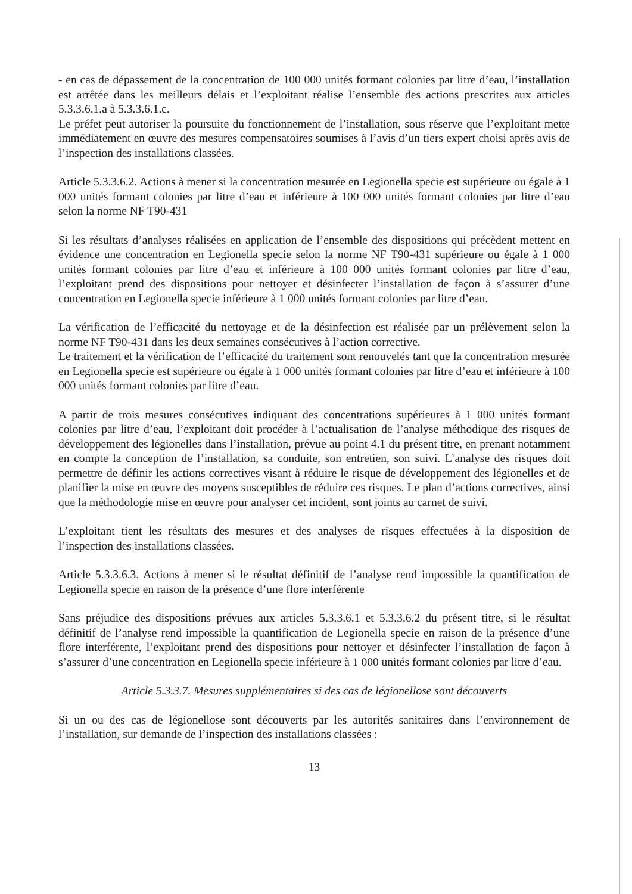- en cas de dépassement de la concentration de 100 000 unités formant colonies par litre d’eau, l’installation est arrêtée dans les meilleurs délais et l’exploitant réalise l’ensemble des actions prescrites aux articles 5.3.3.6.1.a à 5.3.3.6.1.c.
Le préfet peut autoriser la poursuite du fonctionnement de l’installation, sous réserve que l’exploitant mette immédiatement en œuvre des mesures compensatoires soumises à l’avis d’un tiers expert choisi après avis de l’inspection des installations classées.
Article 5.3.3.6.2. Actions à mener si la concentration mesurée en Legionella specie est supérieure ou égale à 1 000 unités formant colonies par litre d’eau et inférieure à 100 000 unités formant colonies par litre d’eau selon la norme NF T90-431
Si les résultats d’analyses réalisées en application de l’ensemble des dispositions qui précèdent mettent en évidence une concentration en Legionella specie selon la norme NF T90-431 supérieure ou égale à 1 000 unités formant colonies par litre d’eau et inférieure à 100 000 unités formant colonies par litre d’eau, l’exploitant prend des dispositions pour nettoyer et désinfecter l’installation de façon à s’assurer d’une concentration en Legionella specie inférieure à 1 000 unités formant colonies par litre d’eau.
La vérification de l’efficacité du nettoyage et de la désinfection est réalisée par un prélèvement selon la norme NF T90-431 dans les deux semaines consécutives à l’action corrective.
Le traitement et la vérification de l’efficacité du traitement sont renouvelés tant que la concentration mesurée en Legionella specie est supérieure ou égale à 1 000 unités formant colonies par litre d’eau et inférieure à 100 000 unités formant colonies par litre d’eau.
A partir de trois mesures consécutives indiquant des concentrations supérieures à 1 000 unités formant colonies par litre d’eau, l’exploitant doit procéder à l’actualisation de l’analyse méthodique des risques de développement des légionelles dans l’installation, prévue au point 4.1 du présent titre, en prenant notamment en compte la conception de l’installation, sa conduite, son entretien, son suivi. L’analyse des risques doit permettre de définir les actions correctives visant à réduire le risque de développement des légionelles et de planifier la mise en œuvre des moyens susceptibles de réduire ces risques. Le plan d’actions correctives, ainsi que la méthodologie mise en œuvre pour analyser cet incident, sont joints au carnet de suivi.
L’exploitant tient les résultats des mesures et des analyses de risques effectuées à la disposition de l’inspection des installations classées.
Article 5.3.3.6.3. Actions à mener si le résultat définitif de l’analyse rend impossible la quantification de Legionella specie en raison de la présence d’une flore interférente
Sans préjudice des dispositions prévues aux articles 5.3.3.6.1 et 5.3.3.6.2 du présent titre, si le résultat définitif de l’analyse rend impossible la quantification de Legionella specie en raison de la présence d’une flore interférente, l’exploitant prend des dispositions pour nettoyer et désinfecter l’installation de façon à s’assurer d’une concentration en Legionella specie inférieure à 1 000 unités formant colonies par litre d’eau.
Article 5.3.3.7. Mesures supplémentaires si des cas de légionellose sont découverts
Si un ou des cas de légionellose sont découverts par les autorités sanitaires dans l’environnement de l’installation, sur demande de l’inspection des installations classées :
13